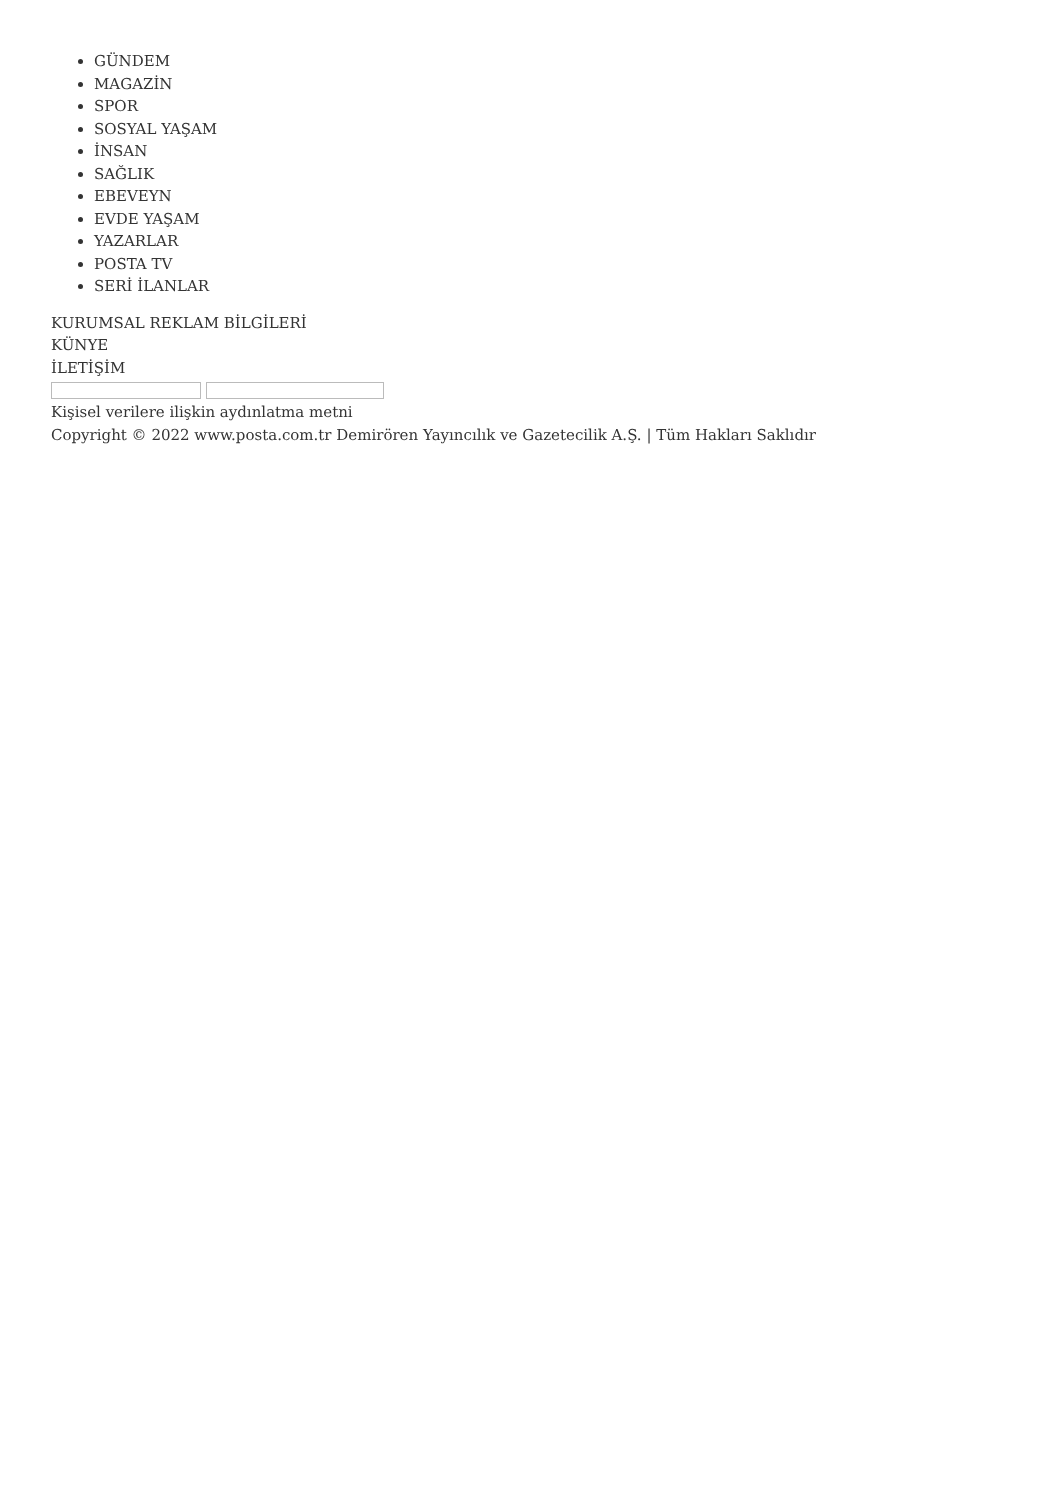GÜNDEM
MAGAZİN
SPOR
SOSYAL YAŞAM
İNSAN
SAĞLIK
EBEVEYN
EVDE YAŞAM
YAZARLAR
POSTA TV
SERİ İLANLAR
KURUMSAL REKLAM BİLGİLERİ
KÜNYE
İLETİŞİM
Kişisel verilere ilişkin aydınlatma metni
Copyright © 2022 www.posta.com.tr Demirören Yayıncılık ve Gazetecilik A.Ş. | Tüm Hakları Saklıdır